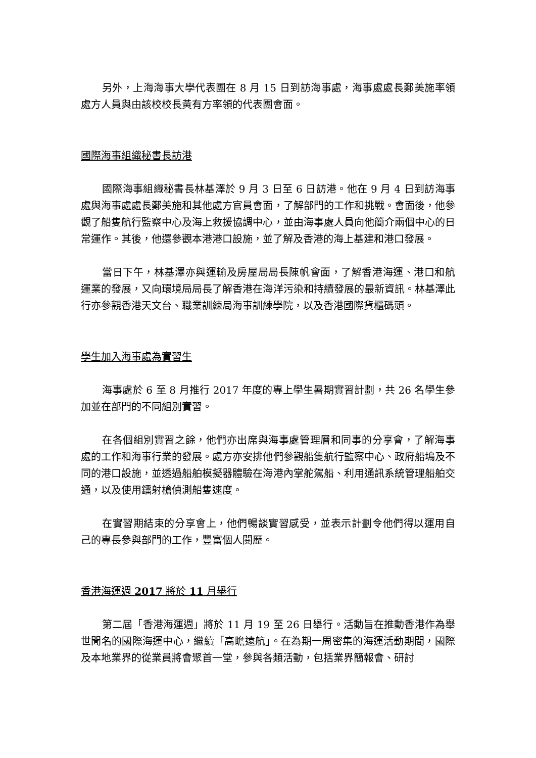另外，上海海事大學代表團在 8 月 15 日到訪海事處，海事處處長鄭美施率領處方人員與由該校校長黃有方率領的代表團會面。
國際海事組織秘書長訪港
國際海事組織秘書長林基澤於 9 月 3 日至 6 日訪港。他在 9 月 4 日到訪海事處與海事處處長鄭美施和其他處方官員會面，了解部門的工作和挑戰。會面後，他參觀了船隻航行監察中心及海上救援協調中心，並由海事處人員向他簡介兩個中心的日常運作。其後，他還參觀本港港口設施，並了解及香港的海上基建和港口發展。
當日下午，林基澤亦與運輸及房屋局局長陳帆會面，了解香港海運、港口和航運業的發展，又向環境局局長了解香港在海洋污染和持續發展的最新資訊。林基澤此行亦參觀香港天文台、職業訓練局海事訓練學院，以及香港國際貨櫃碼頭。
學生加入海事處為實習生
海事處於 6 至 8 月推行 2017 年度的專上學生暑期實習計劃，共 26 名學生參加並在部門的不同組別實習。
在各個組別實習之餘，他們亦出席與海事處管理層和同事的分享會，了解海事處的工作和海事行業的發展。處方亦安排他們參觀船隻航行監察中心、政府船塢及不同的港口設施，並透過船舶模擬器體驗在海港內掌舵駕船、利用通訊系統管理船舶交通，以及使用鐳射槍偵測船隻速度。
在實習期結束的分享會上，他們暢談實習感受，並表示計劃令他們得以運用自己的專長參與部門的工作，豐富個人閱歷。
香港海運週 2017 將於 11 月舉行
第二屆「香港海運週」將於 11 月 19 至 26 日舉行。活動旨在推動香港作為舉世聞名的國際海運中心，繼續「高瞻遠航」。在為期一周密集的海運活動期間，國際及本地業界的從業員將會聚首一堂，參與各類活動，包括業界簡報會、研討